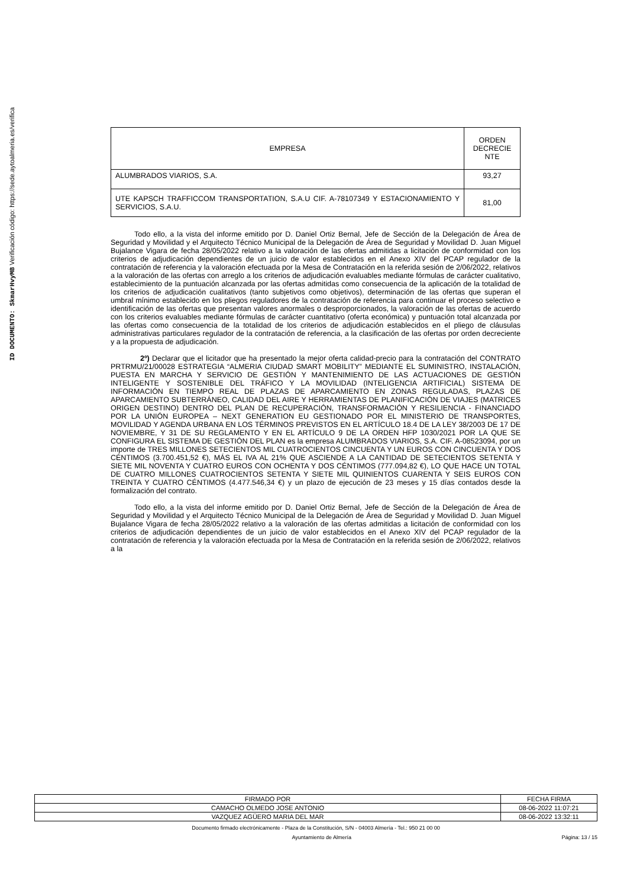ID DOCUMENTO: SkmarHvyMB Verificación código: https://sede.aytoalmeria.es/verifica
| EMPRESA | ORDEN DECRECIE NTE |
| ALUMBRADOS VIARIOS, S.A. | 93,27 |
| UTE KAPSCH TRAFFICCOM TRANSPORTATION, S.A.U CIF. A-78107349 Y ESTACIONAMIENTO Y SERVICIOS, S.A.U. | 81,00 |
Todo ello, a la vista del informe emitido por D. Daniel Ortiz Bernal, Jefe de Sección de la Delegación de Área de Seguridad y Movilidad y el Arquitecto Técnico Municipal de la Delegación de Área de Seguridad y Movilidad D. Juan Miguel Bujalance Vigara de fecha 28/05/2022 relativo a la valoración de las ofertas admitidas a licitación de conformidad con los criterios de adjudicación dependientes de un juicio de valor establecidos en el Anexo XIV del PCAP regulador de la contratación de referencia y la valoración efectuada por la Mesa de Contratación en la referida sesión de 2/06/2022, relativos a la valoración de las ofertas con arreglo a los criterios de adjudicación evaluables mediante fórmulas de carácter cualitativo, establecimiento de la puntuación alcanzada por las ofertas admitidas como consecuencia de la aplicación de la totalidad de los criterios de adjudicación cualitativos (tanto subjetivos como objetivos), determinación de las ofertas que superan el umbral mínimo establecido en los pliegos reguladores de la contratación de referencia para continuar el proceso selectivo e identificación de las ofertas que presentan valores anormales o desproporcionados, la valoración de las ofertas de acuerdo con los criterios evaluables mediante fórmulas de carácter cuantitativo (oferta económica) y puntuación total alcanzada por las ofertas como consecuencia de la totalidad de los criterios de adjudicación establecidos en el pliego de cláusulas administrativas particulares regulador de la contratación de referencia, a la clasificación de las ofertas por orden decreciente y a la propuesta de adjudicación.
2º) Declarar que el licitador que ha presentado la mejor oferta calidad-precio para la contratación del CONTRATO PRTRMU/21/00028 ESTRATEGIA “ALMERIA CIUDAD SMART MOBILITY” MEDIANTE EL SUMINISTRO, INSTALACIÓN, PUESTA EN MARCHA Y SERVICIO DE GESTIÓN Y MANTENIMIENTO DE LAS ACTUACIONES DE GESTIÓN INTELIGENTE Y SOSTENIBLE DEL TRÁFICO Y LA MOVILIDAD (INTELIGENCIA ARTIFICIAL) SISTEMA DE INFORMACIÓN EN TIEMPO REAL DE PLAZAS DE APARCAMIENTO EN ZONAS REGULADAS, PLAZAS DE APARCAMIENTO SUBTERRÁNEO, CALIDAD DEL AIRE Y HERRAMIENTAS DE PLANIFICACIÓN DE VIAJES (MATRICES ORIGEN DESTINO) DENTRO DEL PLAN DE RECUPERACIÓN, TRANSFORMACIÓN Y RESILIENCIA - FINANCIADO POR LA UNIÓN EUROPEA – NEXT GENERATION EU GESTIONADO POR EL MINISTERIO DE TRANSPORTES, MOVILIDAD Y AGENDA URBANA EN LOS TÉRMINOS PREVISTOS EN EL ARTÍCULO 18.4 DE LA LEY 38/2003 DE 17 DE NOVIEMBRE, Y 31 DE SU REGLAMENTO Y EN EL ARTÍCULO 9 DE LA ORDEN HFP 1030/2021 POR LA QUE SE CONFIGURA EL SISTEMA DE GESTIÓN DEL PLAN es la empresa ALUMBRADOS VIARIOS, S.A. CIF. A-08523094, por un importe de TRES MILLONES SETECIENTOS MIL CUATROCIENTOS CINCUENTA Y UN EUROS CON CINCUENTA Y DOS CÉNTIMOS (3.700.451,52 €), MÁS EL IVA AL 21% QUE ASCIENDE A LA CANTIDAD DE SETECIENTOS SETENTA Y SIETE MIL NOVENTA Y CUATRO EUROS CON OCHENTA Y DOS CÉNTIMOS (777.094,82 €), LO QUE HACE UN TOTAL DE CUATRO MILLONES CUATROCIENTOS SETENTA Y SIETE MIL QUINIENTOS CUARENTA Y SEIS EUROS CON TREINTA Y CUATRO CÉNTIMOS (4.477.546,34 €) y un plazo de ejecución de 23 meses y 15 días contados desde la formalización del contrato.
Todo ello, a la vista del informe emitido por D. Daniel Ortiz Bernal, Jefe de Sección de la Delegación de Área de Seguridad y Movilidad y el Arquitecto Técnico Municipal de la Delegación de Área de Seguridad y Movilidad D. Juan Miguel Bujalance Vigara de fecha 28/05/2022 relativo a la valoración de las ofertas admitidas a licitación de conformidad con los criterios de adjudicación dependientes de un juicio de valor establecidos en el Anexo XIV del PCAP regulador de la contratación de referencia y la valoración efectuada por la Mesa de Contratación en la referida sesión de 2/06/2022, relativos a la
| FIRMADO POR | FECHA FIRMA |
| CAMACHO OLMEDO JOSE ANTONIO | 08-06-2022 11:07:21 |
| VAZQUEZ AGÜERO MARIA DEL MAR | 08-06-2022 13:32:11 |
Documento firmado electrónicamente - Plaza de la Constitución, S/N - 04003 Almería - Tel.: 950 21 00 00
Ayuntamiento de Almería Página: 13 / 15